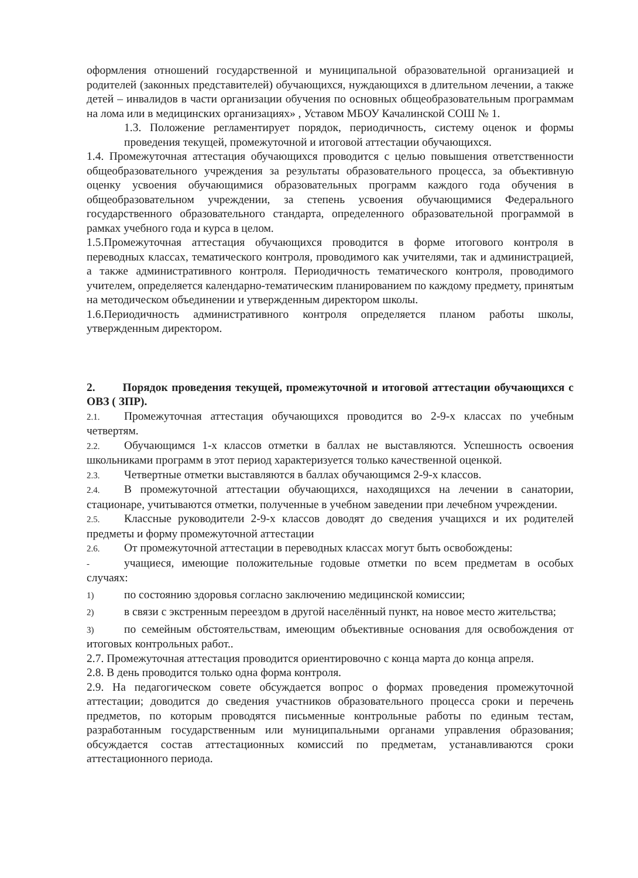оформления отношений государственной и муниципальной образовательной организацией и родителей (законных представителей) обучающихся, нуждающихся в длительном лечении, а также детей – инвалидов в части организации обучения по основных общеобразовательным программам на лома или в медицинских организациях» , Уставом МБОУ Качалинской СОШ № 1.
1.3. Положение регламентирует порядок, периодичность, систему оценок и формы проведения текущей, промежуточной и итоговой аттестации обучающихся.
1.4. Промежуточная аттестация обучающихся проводится с целью повышения ответственности общеобразовательного учреждения за результаты образовательного процесса, за объективную оценку усвоения обучающимися образовательных программ каждого года обучения в общеобразовательном учреждении, за степень усвоения обучающимися Федерального государственного образовательного стандарта, определенного образовательной программой в рамках учебного года и курса в целом.
1.5.Промежуточная аттестация обучающихся проводится в форме итогового контроля в переводных классах, тематического контроля, проводимого как учителями, так и администрацией, а также административного контроля. Периодичность тематического контроля, проводимого учителем, определяется календарно-тематическим планированием по каждому предмету, принятым на методическом объединении и утвержденным директором школы.
1.6.Периодичность административного контроля определяется планом работы школы, утвержденным директором.
2. Порядок проведения текущей, промежуточной и итоговой аттестации обучающихся с ОВЗ ( ЗПР).
2.1. Промежуточная аттестация обучающихся проводится во 2-9-х классах по учебным четвертям.
2.2. Обучающимся 1-х классов отметки в баллах не выставляются. Успешность освоения школьниками программ в этот период характеризуется только качественной оценкой.
2.3. Четвертные отметки выставляются в баллах обучающимся 2-9-х классов.
2.4. В промежуточной аттестации обучающихся, находящихся на лечении в санатории, стационаре, учитываются отметки, полученные в учебном заведении при лечебном учреждении.
2.5. Классные руководители 2-9-х классов доводят до сведения учащихся и их родителей предметы и форму промежуточной аттестации
2.6. От промежуточной аттестации в переводных классах могут быть освобождены:
- учащиеся, имеющие положительные годовые отметки по всем предметам в особых случаях:
1) по состоянию здоровья согласно заключению медицинской комиссии;
2) в связи с экстренным переездом в другой населённый пункт, на новое место жительства;
3) по семейным обстоятельствам, имеющим объективные основания для освобождения от итоговых контрольных работ..
2.7. Промежуточная аттестация проводится ориентировочно с конца марта до конца апреля.
2.8. В день проводится только одна форма контроля.
2.9. На педагогическом совете обсуждается вопрос о формах проведения промежуточной аттестации; доводится до сведения участников образовательного процесса сроки и перечень предметов, по которым проводятся письменные контрольные работы по единым тестам, разработанным государственным или муниципальными органами управления образования; обсуждается состав аттестационных комиссий по предметам, устанавливаются сроки аттестационного периода.